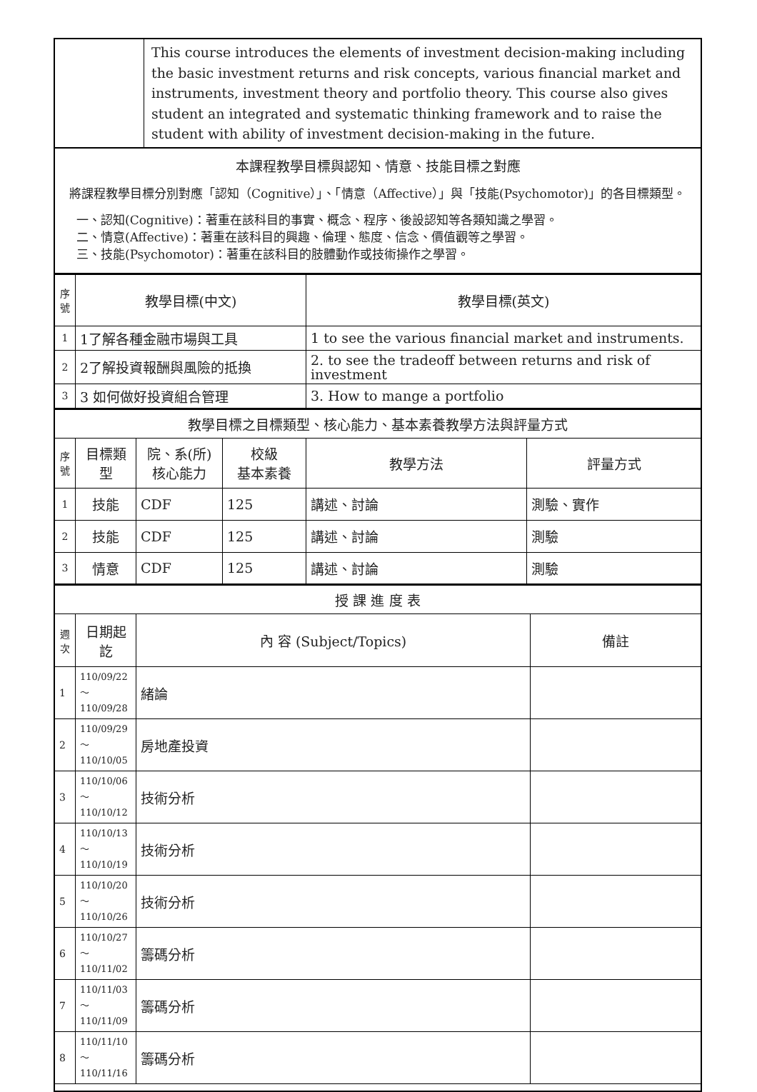| | This course introduces the elements of investment decision-making including the basic investment returns and risk concepts, various financial market and instruments, investment theory and portfolio theory. This course also gives student an integrated and systematic thinking framework and to raise the student with ability of investment decision-making in the future. |
| 本課程教學目標與認知、情意、技能目標之對應 將課程教學目標分別對應「認知（Cognitive）」、「情意（Affective）」與「技能(Psychomotor)」的各目標類型。 一、認知(Cognitive)：著重在該科目的事實、概念、程序、後設認知等各類知識之學習。 二、情意(Affective)：著重在該科目的興趣、倫理、態度、信念、價值觀等之學習。 三、技能(Psychomotor)：著重在該科目的肢體動作或技術操作之學習。 | |
| 序號 | 教學目標(中文) | 教學目標(英文) |
| --- | --- | --- |
| 1 | 1了解各種金融市場與工具 | 1 to see the various financial market and instruments. |
| 2 | 2了解投資報酬與風險的抵換 | 2. to see the tradeoff between returns and risk of investment |
| 3 | 3 如何做好投資組合管理 | 3. How to mange a portfolio |
| 教學目標之目標類型、核心能力、基本素養教學方法與評量方式 | | | | | |
| 序號 | 目標類型 | 院、系(所) 核心能力 | 校級 基本素養 | 教學方法 | 評量方式 |
| 1 | 技能 | CDF | 125 | 講述、討論 | 測驗、實作 |
| 2 | 技能 | CDF | 125 | 講述、討論 | 測驗 |
| 3 | 情意 | CDF | 125 | 講述、討論 | 測驗 |
| 授 課 進 度 表 | | | |
| 週次 | 日期起訖 | 內 容 (Subject/Topics) | 備註 |
| 1 | 110/09/22～ 110/09/28 | 緒論 | |
| 2 | 110/09/29～ 110/10/05 | 房地產投資 | |
| 3 | 110/10/06～ 110/10/12 | 技術分析 | |
| 4 | 110/10/13～ 110/10/19 | 技術分析 | |
| 5 | 110/10/20～ 110/10/26 | 技術分析 | |
| 6 | 110/10/27～ 110/11/02 | 籌碼分析 | |
| 7 | 110/11/03～ 110/11/09 | 籌碼分析 | |
| 8 | 110/11/10～ 110/11/16 | 籌碼分析 | |